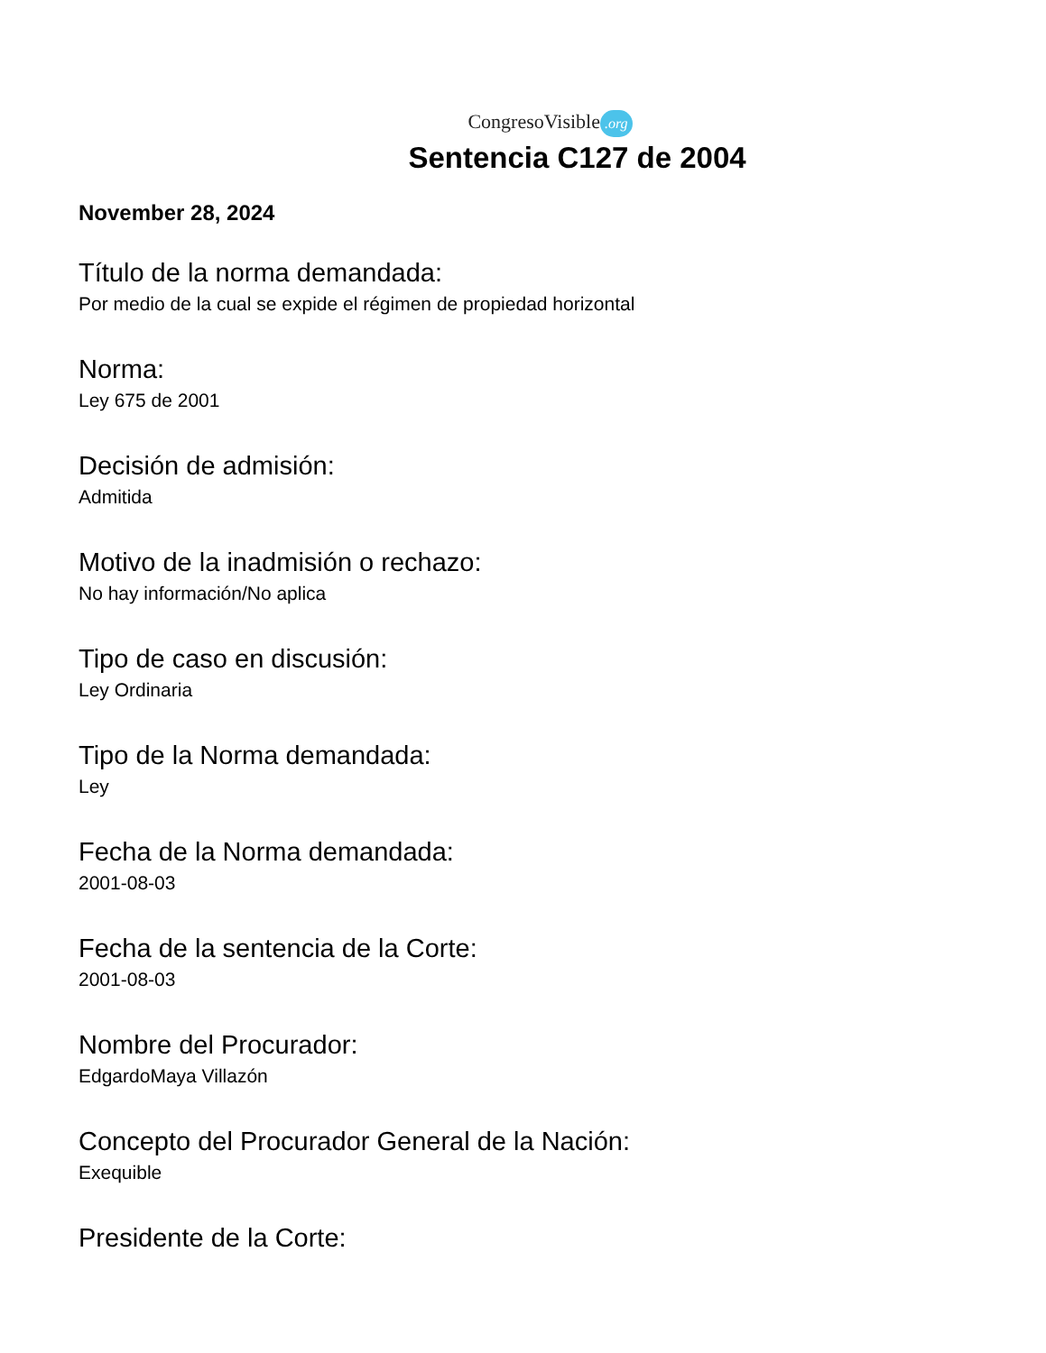CongresoVisible.org
Sentencia C127 de 2004
November 28, 2024
Título de la norma demandada:
Por medio de la cual se expide el régimen de propiedad horizontal
Norma:
Ley 675 de 2001
Decisión de admisión:
Admitida
Motivo de la inadmisión o rechazo:
No hay información/No aplica
Tipo de caso en discusión:
Ley Ordinaria
Tipo de la Norma demandada:
Ley
Fecha de la Norma demandada:
2001-08-03
Fecha de la sentencia de la Corte:
2001-08-03
Nombre del Procurador:
EdgardoMaya Villazón
Concepto del Procurador General de la Nación:
Exequible
Presidente de la Corte: